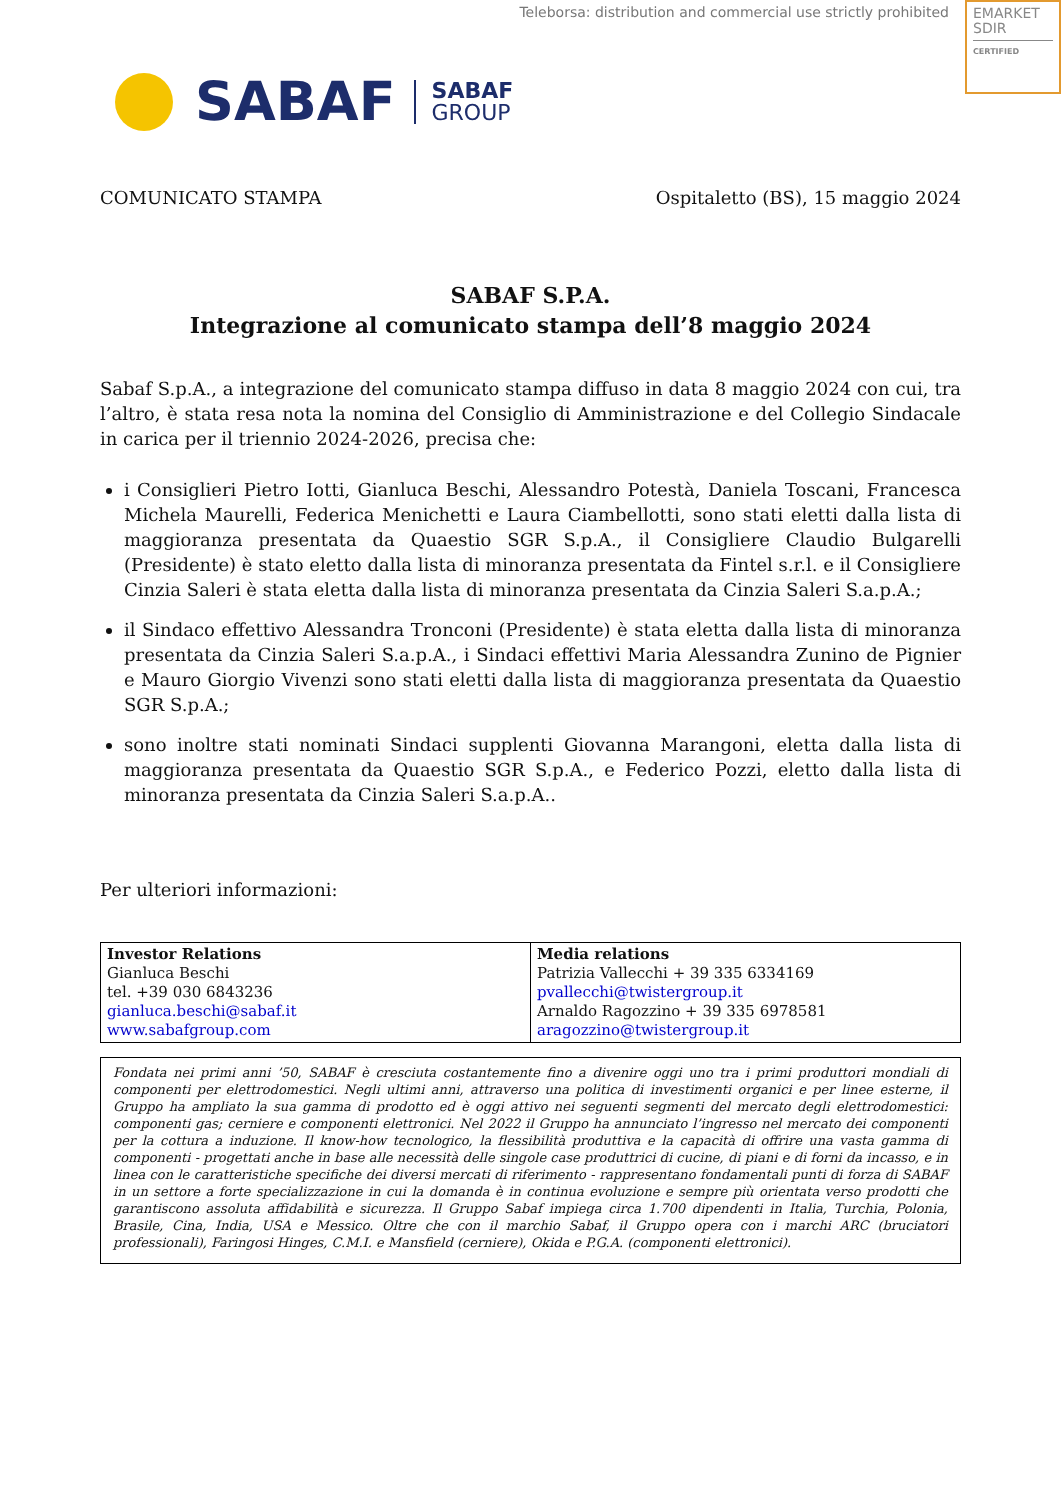Teleborsa: distribution and commercial use strictly prohibited
EMARKET
SDIR
CERTIFIED
SABAF
SABAF
GROUP
COMUNICATO STAMPA Ospitaletto (BS), 15 maggio 2024
SABAF S.P.A.
Integrazione al comunicato stampa dell’8 maggio 2024
Sabaf S.p.A., a integrazione del comunicato stampa diffuso in data 8 maggio 2024 con cui, tra l’altro, è stata resa nota la nomina del Consiglio di Amministrazione e del Collegio Sindacale in carica per il triennio 2024-2026, precisa che:
i Consiglieri Pietro Iotti, Gianluca Beschi, Alessandro Potestà, Daniela Toscani, Francesca Michela Maurelli, Federica Menichetti e Laura Ciambellotti, sono stati eletti dalla lista di maggioranza presentata da Quaestio SGR S.p.A., il Consigliere Claudio Bulgarelli (Presidente) è stato eletto dalla lista di minoranza presentata da Fintel s.r.l. e il Consigliere Cinzia Saleri è stata eletta dalla lista di minoranza presentata da Cinzia Saleri S.a.p.A.;
il Sindaco effettivo Alessandra Tronconi (Presidente) è stata eletta dalla lista di minoranza presentata da Cinzia Saleri S.a.p.A., i Sindaci effettivi Maria Alessandra Zunino de Pignier e Mauro Giorgio Vivenzi sono stati eletti dalla lista di maggioranza presentata da Quaestio SGR S.p.A.;
sono inoltre stati nominati Sindaci supplenti Giovanna Marangoni, eletta dalla lista di maggioranza presentata da Quaestio SGR S.p.A., e Federico Pozzi, eletto dalla lista di minoranza presentata da Cinzia Saleri S.a.p.A..
Per ulteriori informazioni:
| Investor Relations Gianluca Beschi tel. +39 030 6843236 gianluca.beschi@sabaf.it www.sabafgroup.com | Media relations Patrizia Vallecchi + 39 335 6334169 pvallecchi@twistergroup.it Arnaldo Ragozzino + 39 335 6978581 aragozzino@twistergroup.it |
Fondata nei primi anni ’50, SABAF è cresciuta costantemente fino a divenire oggi uno tra i primi produttori mondiali di componenti per elettrodomestici. Negli ultimi anni, attraverso una politica di investimenti organici e per linee esterne, il Gruppo ha ampliato la sua gamma di prodotto ed è oggi attivo nei seguenti segmenti del mercato degli elettrodomestici: componenti gas; cerniere e componenti elettronici. Nel 2022 il Gruppo ha annunciato l’ingresso nel mercato dei componenti per la cottura a induzione. Il know-how tecnologico, la flessibilità produttiva e la capacità di offrire una vasta gamma di componenti - progettati anche in base alle necessità delle singole case produttrici di cucine, di piani e di forni da incasso, e in linea con le caratteristiche specifiche dei diversi mercati di riferimento - rappresentano fondamentali punti di forza di SABAF in un settore a forte specializzazione in cui la domanda è in continua evoluzione e sempre più orientata verso prodotti che garantiscono assoluta affidabilità e sicurezza. Il Gruppo Sabaf impiega circa 1.700 dipendenti in Italia, Turchia, Polonia, Brasile, Cina, India, USA e Messico. Oltre che con il marchio Sabaf, il Gruppo opera con i marchi ARC (bruciatori professionali), Faringosi Hinges, C.M.I. e Mansfield (cerniere), Okida e P.G.A. (componenti elettronici).